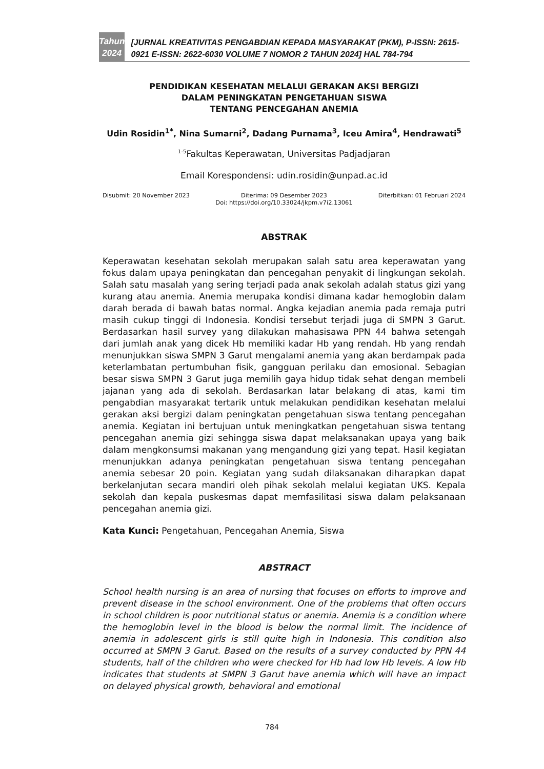Tahun
2024
[JURNAL KREATIVITAS PENGABDIAN KEPADA MASYARAKAT (PKM), P-ISSN: 2615-0921 E-ISSN: 2622-6030 VOLUME 7 NOMOR 2 TAHUN 2024] HAL 784-794
PENDIDIKAN KESEHATAN MELALUI GERAKAN AKSI BERGIZI
DALAM PENINGKATAN PENGETAHUAN SISWA
TENTANG PENCEGAHAN ANEMIA
Udin Rosidin<sup>1*</sup>, Nina Sumarni<sup>2</sup>, Dadang Purnama<sup>3</sup>, Iceu Amira<sup>4</sup>, Hendrawati<sup>5</sup>
<sup>1-5</sup>Fakultas Keperawatan, Universitas Padjadjaran
Email Korespondensi: udin.rosidin@unpad.ac.id
Disubmit: 20 November 2023 Diterima: 09 Desember 2023 Diterbitkan: 01 Februari 2024
Doi: https://doi.org/10.33024/jkpm.v7i2.13061
ABSTRAK
Keperawatan kesehatan sekolah merupakan salah satu area keperawatan yang fokus dalam upaya peningkatan dan pencegahan penyakit di lingkungan sekolah. Salah satu masalah yang sering terjadi pada anak sekolah adalah status gizi yang kurang atau anemia. Anemia merupaka kondisi dimana kadar hemoglobin dalam darah berada di bawah batas normal. Angka kejadian anemia pada remaja putri masih cukup tinggi di Indonesia. Kondisi tersebut terjadi juga di SMPN 3 Garut. Berdasarkan hasil survey yang dilakukan mahasisawa PPN 44 bahwa setengah dari jumlah anak yang dicek Hb memiliki kadar Hb yang rendah. Hb yang rendah menunjukkan siswa SMPN 3 Garut mengalami anemia yang akan berdampak pada keterlambatan pertumbuhan fisik, gangguan perilaku dan emosional. Sebagian besar siswa SMPN 3 Garut juga memilih gaya hidup tidak sehat dengan membeli jajanan yang ada di sekolah. Berdasarkan latar belakang di atas, kami tim pengabdian masyarakat tertarik untuk melakukan pendidikan kesehatan melalui gerakan aksi bergizi dalam peningkatan pengetahuan siswa tentang pencegahan anemia. Kegiatan ini bertujuan untuk meningkatkan pengetahuan siswa tentang pencegahan anemia gizi sehingga siswa dapat melaksanakan upaya yang baik dalam mengkonsumsi makanan yang mengandung gizi yang tepat. Hasil kegiatan menunjukkan adanya peningkatan pengetahuan siswa tentang pencegahan anemia sebesar 20 poin. Kegiatan yang sudah dilaksanakan diharapkan dapat berkelanjutan secara mandiri oleh pihak sekolah melalui kegiatan UKS. Kepala sekolah dan kepala puskesmas dapat memfasilitasi siswa dalam pelaksanaan pencegahan anemia gizi.
Kata Kunci: Pengetahuan, Pencegahan Anemia, Siswa
ABSTRACT
School health nursing is an area of nursing that focuses on efforts to improve and prevent disease in the school environment. One of the problems that often occurs in school children is poor nutritional status or anemia. Anemia is a condition where the hemoglobin level in the blood is below the normal limit. The incidence of anemia in adolescent girls is still quite high in Indonesia. This condition also occurred at SMPN 3 Garut. Based on the results of a survey conducted by PPN 44 students, half of the children who were checked for Hb had low Hb levels. A low Hb indicates that students at SMPN 3 Garut have anemia which will have an impact on delayed physical growth, behavioral and emotional
784